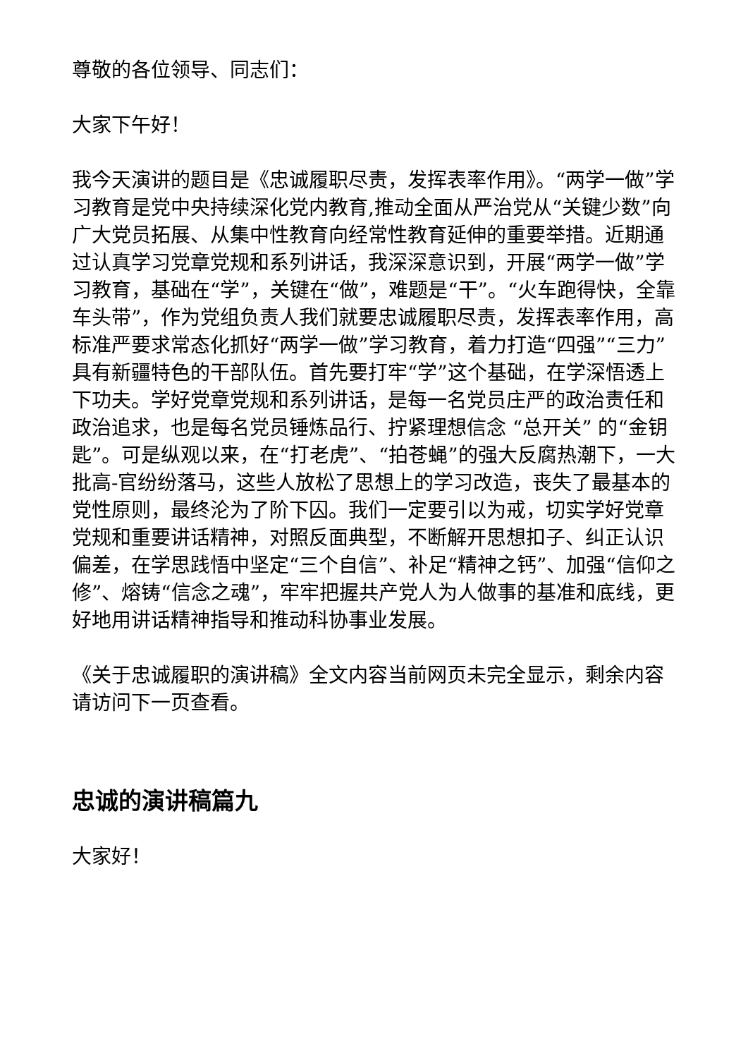尊敬的各位领导、同志们：
大家下午好！
我今天演讲的题目是《忠诚履职尽责，发挥表率作用》。“两学一做”学习教育是党中央持续深化党内教育,推动全面从严治党从“关键少数”向广大党员拓展、从集中性教育向经常性教育延伸的重要举措。近期通过认真学习党章党规和系列讲话，我深深意识到，开展“两学一做”学习教育，基础在“学”，关键在“做”，难题是“干”。“火车跑得快，全靠车头带”，作为党组负责人我们就要忠诚履职尽责，发挥表率作用，高标准严要求常态化抓好“两学一做”学习教育，着力打造“四强”“三力”具有新疆特色的干部队伍。首先要打牢“学”这个基础，在学深悟透上下功夫。学好党章党规和系列讲话，是每一名党员庄严的政治责任和政治追求，也是每名党员锤炼品行、拧紧理想信念 “总开关” 的“金钥匙”。可是纵观以来，在“打老虎”、“拍苍蝇”的强大反腐热潮下，一大批高-官纷纷落马，这些人放松了思想上的学习改造，丧失了最基本的党性原则，最终沦为了阶下囚。我们一定要引以为戒，切实学好党章党规和重要讲话精神，对照反面典型，不断解开思想扣子、纠正认识偏差，在学思践悟中坚定“三个自信”、补足“精神之钙”、加强“信仰之修”、熔铸“信念之魂”，牢牢把握共产党人为人做事的基准和底线，更好地用讲话精神指导和推动科协事业发展。
《关于忠诚履职的演讲稿》全文内容当前网页未完全显示，剩余内容请访问下一页查看。
忠诚的演讲稿篇九
大家好！